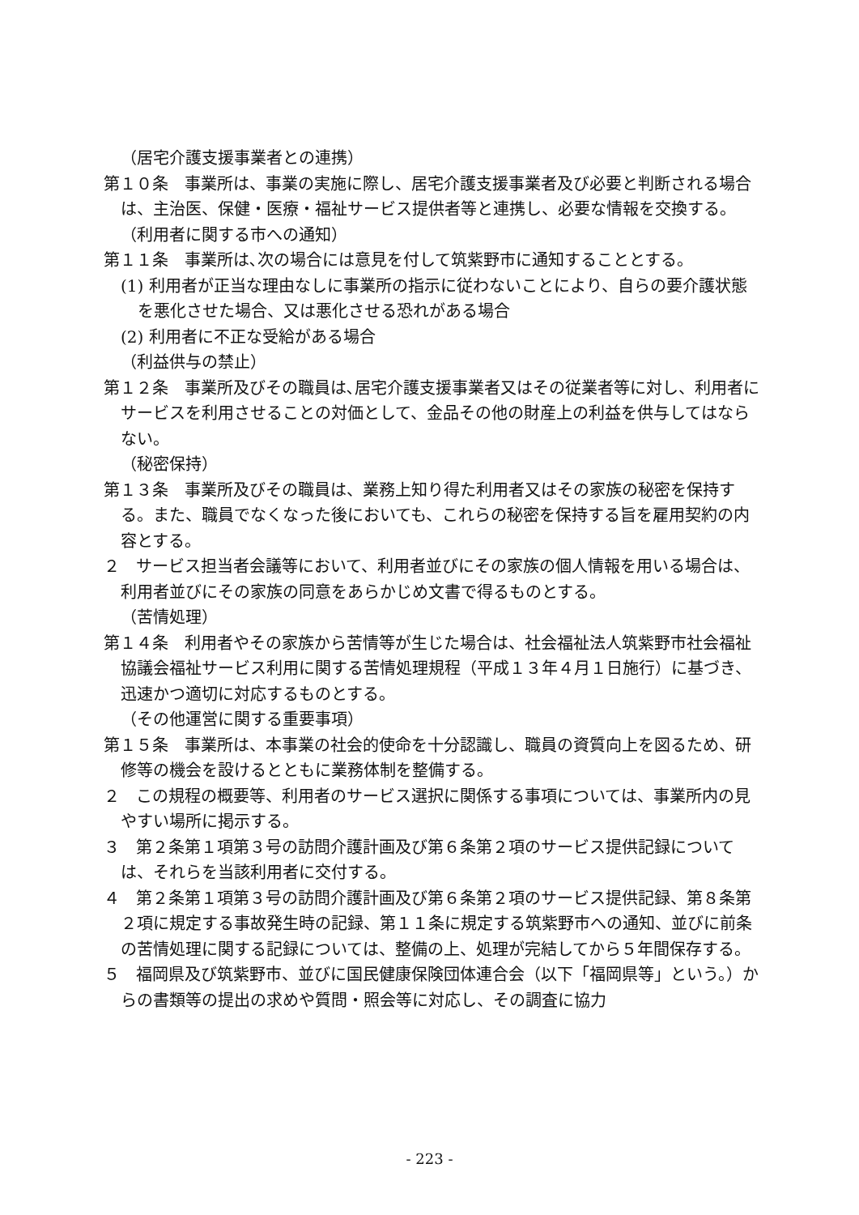（居宅介護支援事業者との連携）
第１０条　事業所は、事業の実施に際し、居宅介護支援事業者及び必要と判断される場合は、主治医、保健・医療・福祉サービス提供者等と連携し、必要な情報を交換する。
（利用者に関する市への通知）
第１１条　事業所は､次の場合には意見を付して筑紫野市に通知することとする。
(1) 利用者が正当な理由なしに事業所の指示に従わないことにより、自らの要介護状態を悪化させた場合、又は悪化させる恐れがある場合
(2) 利用者に不正な受給がある場合
（利益供与の禁止）
第１２条　事業所及びその職員は､居宅介護支援事業者又はその従業者等に対し、利用者にサービスを利用させることの対価として、金品その他の財産上の利益を供与してはならない。
（秘密保持）
第１３条　事業所及びその職員は、業務上知り得た利用者又はその家族の秘密を保持する。また、職員でなくなった後においても、これらの秘密を保持する旨を雇用契約の内容とする。
２　サービス担当者会議等において、利用者並びにその家族の個人情報を用いる場合は、利用者並びにその家族の同意をあらかじめ文書で得るものとする。
（苦情処理）
第１４条　利用者やその家族から苦情等が生じた場合は、社会福祉法人筑紫野市社会福祉協議会福祉サービス利用に関する苦情処理規程（平成１３年４月１日施行）に基づき、迅速かつ適切に対応するものとする。
（その他運営に関する重要事項）
第１５条　事業所は、本事業の社会的使命を十分認識し、職員の資質向上を図るため、研修等の機会を設けるとともに業務体制を整備する。
２　この規程の概要等、利用者のサービス選択に関係する事項については、事業所内の見やすい場所に掲示する。
３　第２条第１項第３号の訪問介護計画及び第６条第２項のサービス提供記録については、それらを当該利用者に交付する。
４　第２条第１項第３号の訪問介護計画及び第６条第２項のサービス提供記録、第８条第２項に規定する事故発生時の記録、第１１条に規定する筑紫野市への通知、並びに前条の苦情処理に関する記録については、整備の上、処理が完結してから５年間保存する。
５　福岡県及び筑紫野市、並びに国民健康保険団体連合会（以下「福岡県等」という。）からの書類等の提出の求めや質問・照会等に対応し、その調査に協力
- 223 -